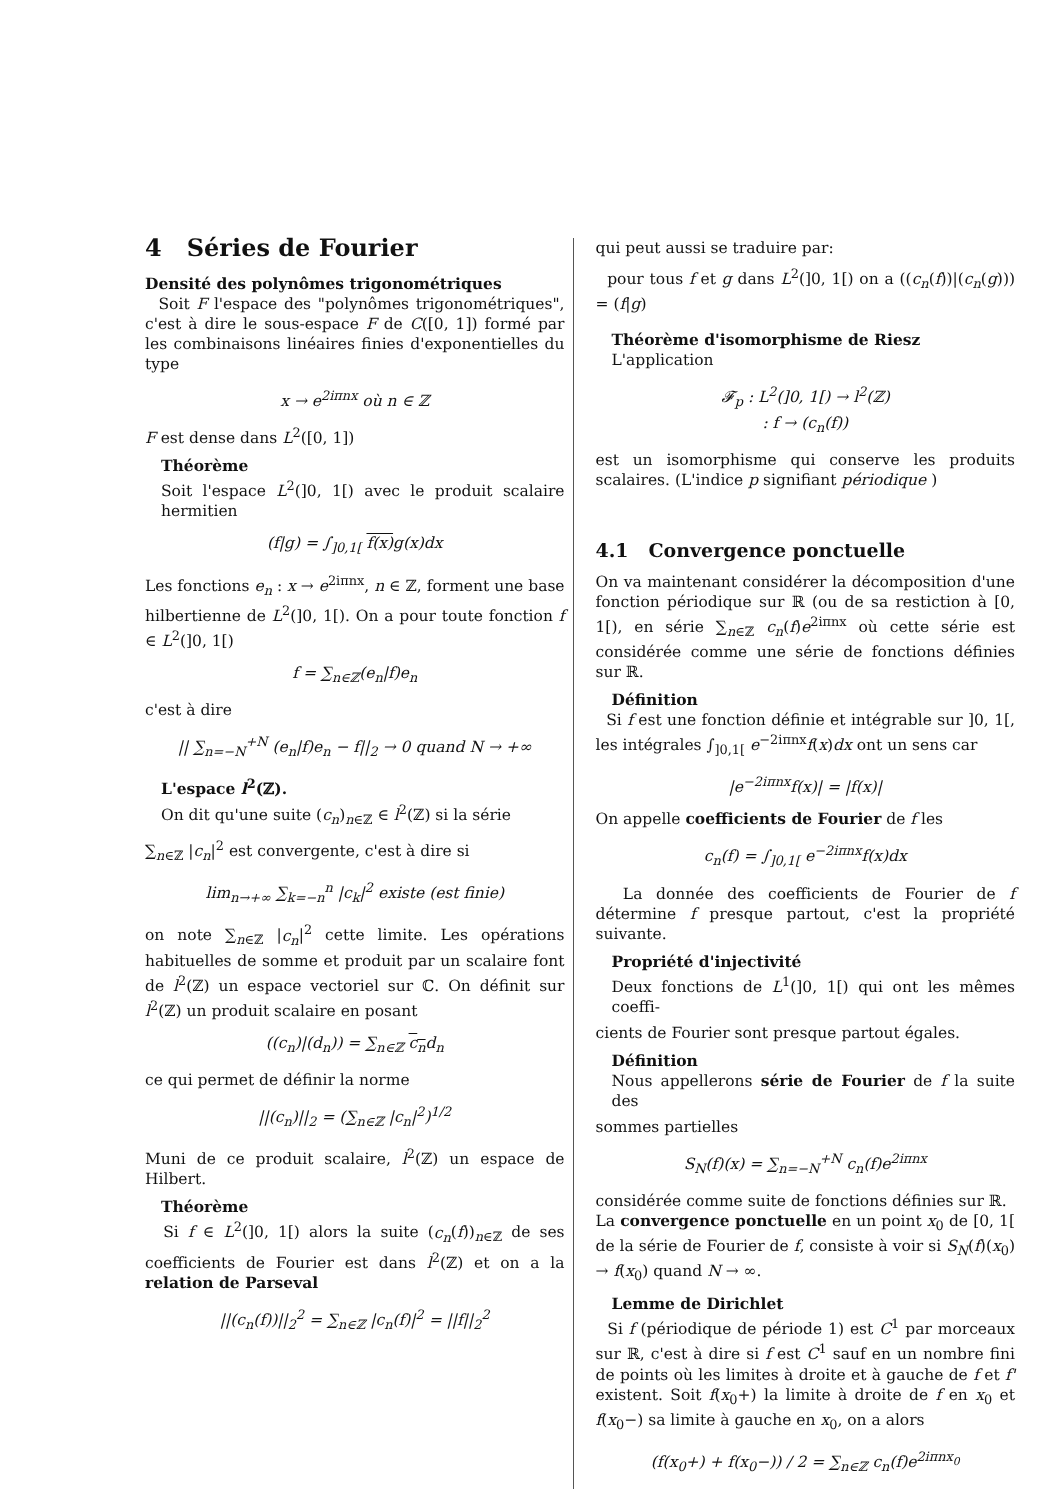4 Séries de Fourier
Densité des polynômes trigonométriques
Soit F l'espace des "polynômes trigonométriques", c'est à dire le sous-espace F de C([0, 1]) formé par les combinaisons linéaires finies d'exponentielles du type
x → e<sup>2iπnx</sup> où n ∈ ℤ
F est dense dans L<sup>2</sup>([0, 1])
Théorème
Soit l'espace L<sup>2</sup>(]0, 1[) avec le produit scalaire hermitien
(f|g) = ∫<sub>]0,1[</sub> f(x) g(x)dx
Les fonctions e<sub>n</sub> : x → e<sup>2iπnx</sup>, n ∈ ℤ, forment une base hilbertienne de L<sup>2</sup>(]0, 1[). On a pour toute fonction f ∈ L<sup>2</sup>(]0, 1[)
f = ∑<sub>n∈ℤ</sub>(e<sub>n</sub>|f)e<sub>n</sub>
c'est à dire
|| ∑<sub>n=−N</sub><sup>+N</sup> (e<sub>n</sub>|f)e<sub>n</sub> − f||<sub>2</sub> → 0 quand N → +∞
L'espace l<sup>2</sup>(ℤ).
On dit qu'une suite (c<sub>n</sub>)<sub>n∈ℤ</sub> ∈ l<sup>2</sup>(ℤ) si la série
∑<sub>n∈ℤ</sub> |c<sub>n</sub>|<sup>2</sup> est convergente, c'est à dire si
lim<sub>n→+∞</sub> ∑<sub>k=−n</sub><sup>n</sup> |c<sub>k</sub>|<sup>2</sup> existe (est finie)
on note ∑<sub>n∈ℤ</sub> |c<sub>n</sub>|<sup>2</sup> cette limite. Les opérations habituelles de somme et produit par un scalaire font de l<sup>2</sup>(ℤ) un espace vectoriel sur ℂ. On définit sur l<sup>2</sup>(ℤ) un produit scalaire en posant
((c<sub>n</sub>)|(d<sub>n</sub>)) = ∑<sub>n∈ℤ</sub> c<sub>n</sub>d<sub>n</sub>
ce qui permet de définir la norme
||(c<sub>n</sub>)||<sub>2</sub> = (∑<sub>n∈ℤ</sub> |c<sub>n</sub>|<sup>2</sup>)<sup>1/2</sup>
Muni de ce produit scalaire, l<sup>2</sup>(ℤ) un espace de Hilbert.
Théorème
Si f ∈ L<sup>2</sup>(]0, 1[) alors la suite (c<sub>n</sub>(f))<sub>n∈ℤ</sub> de ses coefficients de Fourier est dans l<sup>2</sup>(ℤ) et on a la relation de Parseval
||(c<sub>n</sub>(f))||<sub>2</sub><sup>2</sup> = ∑<sub>n∈ℤ</sub> |c<sub>n</sub>(f)|<sup>2</sup> = ||f||<sub>2</sub><sup>2</sup>
qui peut aussi se traduire par:
pour tous f et g dans L<sup>2</sup>(]0, 1[) on a ((c<sub>n</sub>(f))|(c<sub>n</sub>(g))) = (f|g)
Théorème d'isomorphisme de Riesz
L'application
𝓕<sub>p</sub> : L<sup>2</sup>(]0, 1[) → l<sup>2</sup>(ℤ)
: f → (c<sub>n</sub>(f))
est un isomorphisme qui conserve les produits scalaires. (L'indice p signifiant périodique )
4.1 Convergence ponctuelle
On va maintenant considérer la décomposition d'une fonction périodique sur ℝ (ou de sa restiction à [0, 1[), en série ∑<sub>n∈ℤ</sub> c<sub>n</sub>(f)e<sup>2iπnx</sup> où cette série est considérée comme une série de fonctions définies sur ℝ.
Définition
Si f est une fonction définie et intégrable sur ]0, 1[, les intégrales ∫<sub>]0,1[</sub> e<sup>−2iπnx</sup>f(x)dx ont un sens car
|e<sup>−2iπnx</sup>f(x)| = |f(x)|
On appelle coefficients de Fourier de f les
c<sub>n</sub>(f) = ∫<sub>]0,1[</sub> e<sup>−2iπnx</sup>f(x)dx
La donnée des coefficients de Fourier de f détermine f presque partout, c'est la propriété suivante.
Propriété d'injectivité
Deux fonctions de L<sup>1</sup>(]0, 1[) qui ont les mêmes coeffi-
cients de Fourier sont presque partout égales.
Définition
Nous appellerons série de Fourier de f la suite des
sommes partielles
S<sub>N</sub>(f)(x) = ∑<sub>n=−N</sub><sup>+N</sup> c<sub>n</sub>(f)e<sup>2iπnx</sup>
considérée comme suite de fonctions définies sur ℝ.
La convergence ponctuelle en un point x<sub>0</sub> de [0, 1[ de la série de Fourier de f, consiste à voir si S<sub>N</sub>(f)(x<sub>0</sub>) → f(x<sub>0</sub>) quand N → ∞.
Lemme de Dirichlet
Si f (périodique de période 1) est C<sup>1</sup> par morceaux sur ℝ, c'est à dire si f est C<sup>1</sup> sauf en un nombre fini de points où les limites à droite et à gauche de f et f' existent. Soit f(x<sub>0</sub>+) la limite à droite de f en x<sub>0</sub> et f(x<sub>0</sub>−) sa limite à gauche en x<sub>0</sub>, on a alors
(f(x<sub>0</sub>+) + f(x<sub>0</sub>−)) / 2 = ∑<sub>n∈ℤ</sub> c<sub>n</sub>(f)e<sup>2iπnx<sub>0</sub></sup>